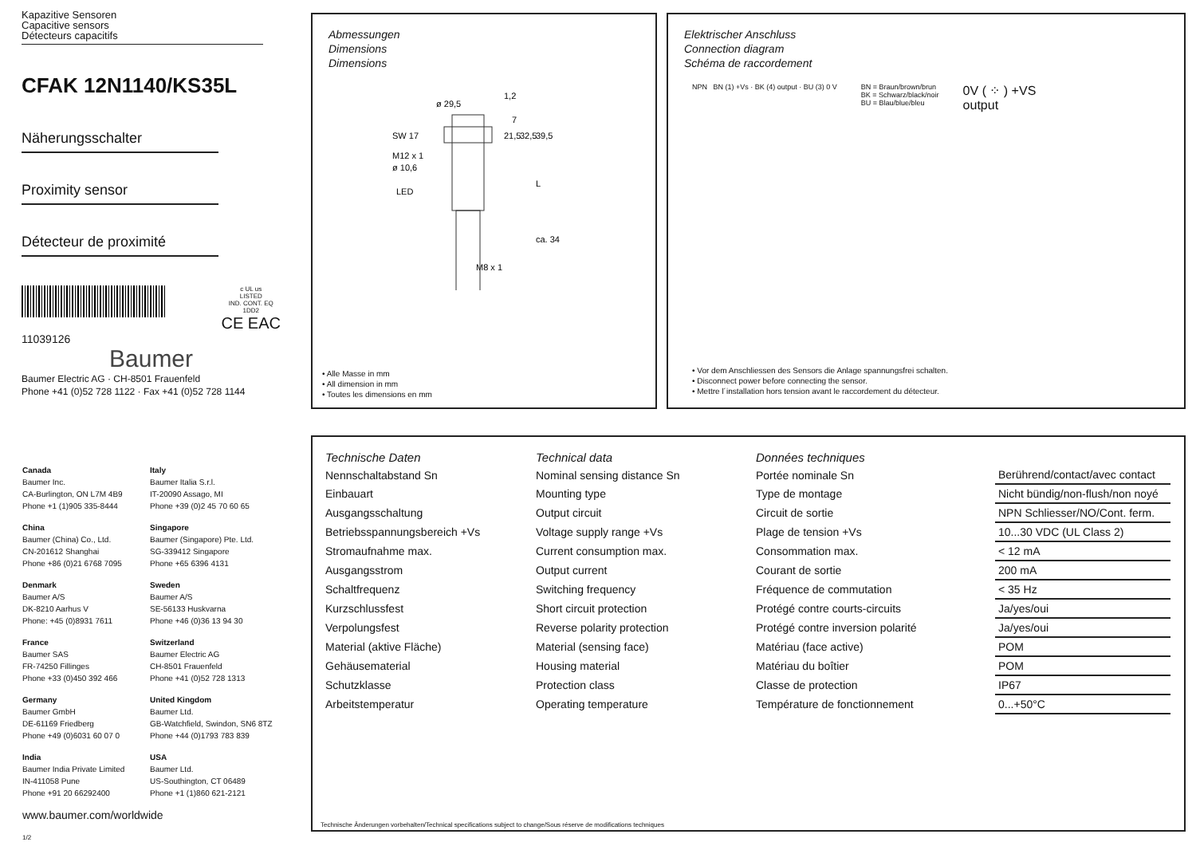Kapazitive Sensoren
Capacitive sensors
Détecteurs capacitifs
CFAK 12N1140/KS35L
Näherungsschalter
Proximity sensor
Détecteur de proximité
c UL us
LISTED
IND. CONT. EQ
1DD2
CE EAC
11039126
Baumer
Baumer Electric AG · CH-8501 Frauenfeld
Phone +41 (0)52 728 1122 · Fax +41 (0)52 728 1144
Abmessungen
Dimensions
Dimensions
ø 29,5
SW 17
M12 x 1
ø 10,6
LED
M8 x 1
1,2
7
21,5
32,5
39,5
L
ca. 34
• Alle Masse in mm
• All dimension in mm
• Toutes les dimensions en mm
Elektrischer Anschluss
Connection diagram
Schéma de raccordement
NPN BN (1) +Vs · BK (4) output · BU (3) 0 V
BN = Braun/brown/brun
BK = Schwarz/black/noir
BU = Blau/blue/bleu
0V ( ⁘ ) +VS
output
• Vor dem Anschliessen des Sensors die Anlage spannungsfrei schalten.
• Disconnect power before connecting the sensor.
• Mettre l´installation hors tension avant le raccordement du détecteur.
Canada
Baumer Inc.
CA-Burlington, ON L7M 4B9
Phone +1 (1)905 335-8444
Italy
Baumer Italia S.r.l.
IT-20090 Assago, MI
Phone +39 (0)2 45 70 60 65
China
Baumer (China) Co., Ltd.
CN-201612 Shanghai
Phone +86 (0)21 6768 7095
Singapore
Baumer (Singapore) Pte. Ltd.
SG-339412 Singapore
Phone +65 6396 4131
Denmark
Baumer A/S
DK-8210 Aarhus V
Phone: +45 (0)8931 7611
Sweden
Baumer A/S
SE-56133 Huskvarna
Phone +46 (0)36 13 94 30
France
Baumer SAS
FR-74250 Fillinges
Phone +33 (0)450 392 466
Switzerland
Baumer Electric AG
CH-8501 Frauenfeld
Phone +41 (0)52 728 1313
Germany
Baumer GmbH
DE-61169 Friedberg
Phone +49 (0)6031 60 07 0
United Kingdom
Baumer Ltd.
GB-Watchfield, Swindon, SN6 8TZ
Phone +44 (0)1793 783 839
India
Baumer India Private Limited
IN-411058 Pune
Phone +91 20 66292400
USA
Baumer Ltd.
US-Southington, CT 06489
Phone +1 (1)860 621-2121
www.baumer.com/worldwide
1/2
| Technische Daten | Technical data | Données techniques | |
| Nennschaltabstand Sn | Nominal sensing distance Sn | Portée nominale Sn | Berührend/contact/avec contact |
| Einbauart | Mounting type | Type de montage | Nicht bündig/non-flush/non noyé |
| Ausgangsschaltung | Output circuit | Circuit de sortie | NPN Schliesser/NO/Cont. ferm. |
| Betriebsspannungsbereich +Vs | Voltage supply range +Vs | Plage de tension +Vs | 10...30 VDC (UL Class 2) |
| Stromaufnahme max. | Current consumption max. | Consommation max. | < 12 mA |
| Ausgangsstrom | Output current | Courant de sortie | 200 mA |
| Schaltfrequenz | Switching frequency | Fréquence de commutation | < 35 Hz |
| Kurzschlussfest | Short circuit protection | Protégé contre courts-circuits | Ja/yes/oui |
| Verpolungsfest | Reverse polarity protection | Protégé contre inversion polarité | Ja/yes/oui |
| Material (aktive Fläche) | Material (sensing face) | Matériau (face active) | POM |
| Gehäusematerial | Housing material | Matériau du boîtier | POM |
| Schutzklasse | Protection class | Classe de protection | IP67 |
| Arbeitstemperatur | Operating temperature | Température de fonctionnement | 0...+50°C |
Technische Änderungen vorbehalten/Technical specifications subject to change/Sous réserve de modifications techniques